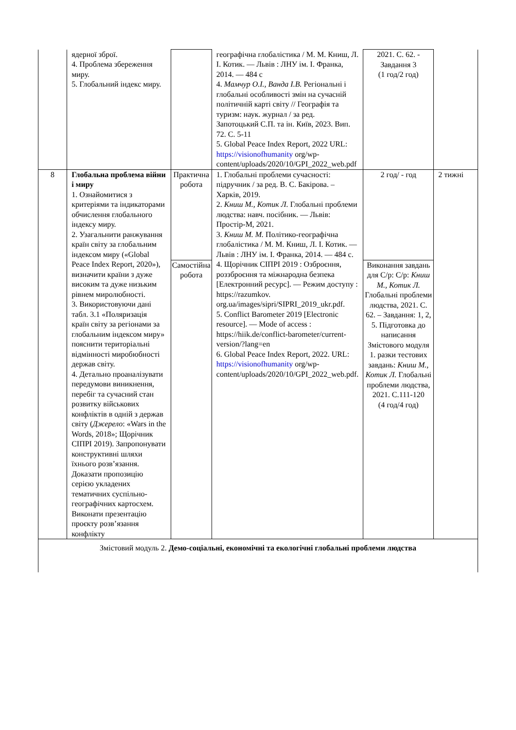| | ядерної зброї. 4. Проблема збереження миру. 5. Глобальний індекс миру. | | географічна глобалістика / М. М. Книш, Л. І. Котик. — Львів : ЛНУ ім. І. Франка, 2014. — 484 с 4. Мамчур О.І., Ванда І.В. Регіональні і глобальні особливості змін на сучасній політичній карті світу // Географія та туризм: наук. журнал / за ред. Запотоцький С.П. та ін. Київ, 2023. Вип. 72. С. 5-11 5. Global Peace Index Report, 2022 URL: https://visionofhumanity org/wp-content/uploads/2020/10/GPI_2022_web.pdf | 2021. С. 62. - Завдання 3 (1 год/2 год) | |
| 8 | Глобальна проблема війни і миру 1. Ознайомитися з критеріями та індикаторами обчислення глобального індексу миру. 2. Узагальнити ранжування країн світу за глобальним індексом миру («Global Peace Index Report, 2020»), визначити країни з дуже високим та дуже низьким рівнем миролюбності. 3. Використовуючи дані табл. 3.1 «Поляризація країн світу за регіонами за глобальним індексом миру» пояснити територіальні відмінності миробюбності держав світу. 4. Детально проаналізувати передумови виникнення, перебіг та сучасний стан розвитку військових конфліктів в одній з держав світу ( Джерело : «Wars in the Words, 2018»; Щорічник СІПРІ 2019). Запропонувати конструктивні шляхи їхнього розв’язання. Доказати пропозицію серією укладених тематичних суспільно-географічних картосхем. Виконати презентацію проєкту розв’язання конфлікту | Практична робота | 1. Глобальні проблеми сучасності: підручник / за ред. В. С. Бакірова. – Харків, 2019. 2. Книш М., Котик Л. Глобальні проблеми людства: навч. посібник. — Львів: Простір-М, 2021. 3. Книш М. М. Політико-географічна глобалістика / М. М. Книш, Л. І. Котик. — Львів : ЛНУ ім. І. Франка, 2014. — 484 с. 4. Щорічник СІПРІ 2019 : Озброєння, роззброєння та міжнародна безпека [Електронний ресурс]. — Режим доступу : https://razumkov. org.ua/images/sipri/SIPRI_2019_ukr.pdf. 5. Conflict Barometer 2019 [Electronic resource]. — Mode of access : https://hiik.de/conflict-barometer/current-version/?lang=en 6. Global Peace Index Report, 2022. URL: https://visionofhumanity org/wp-content/uploads/2020/10/GPI_2022_web.pdf. | 2 год/ - год | 2 тижні |
| | | Самостійна робота | | Виконання завдань для С/р: С/р: Книш М., Котик Л. Глобальні проблеми людства, 2021. С. 62. – Завдання: 1, 2, 5. Підготовка до написання Змістового модуля 1. разки тестових завдань: Книш М., Котик Л. Глобальні проблеми людства, 2021. С.111-120 (4 год/4 год) | |
| Змістовий модуль 2. Демо-соціальні, економічні та екологічні глобальні проблеми людства | | | | | |